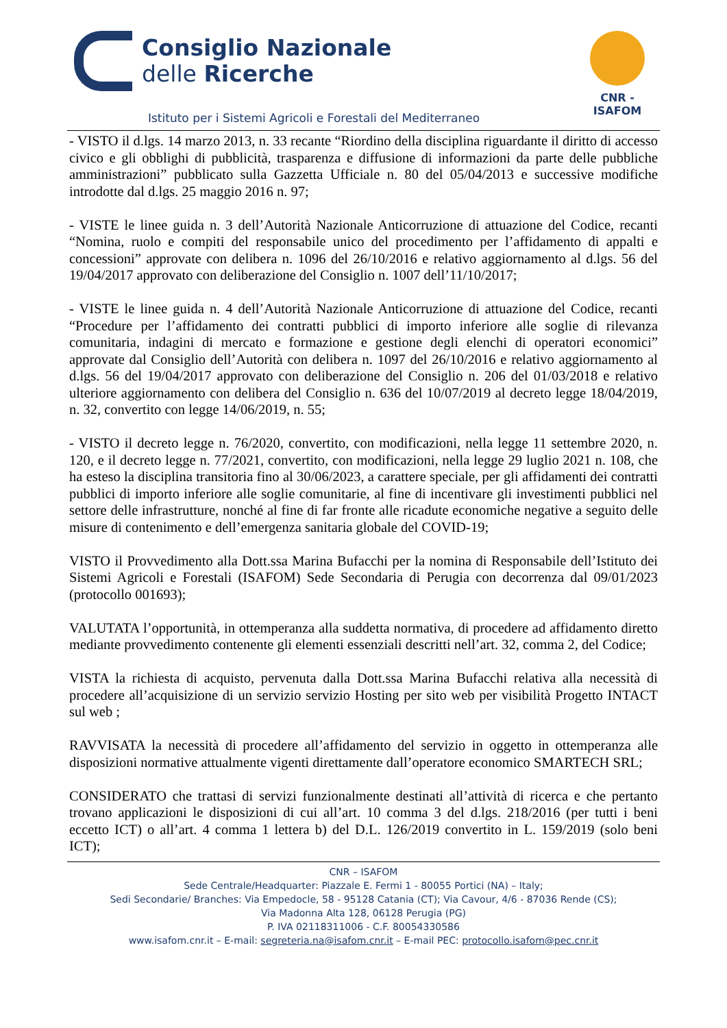Consiglio Nazionale
delle Ricerche
CNR - ISAFOM
Istituto per i Sistemi Agricoli e Forestali del Mediterraneo
- VISTO il d.lgs. 14 marzo 2013, n. 33 recante “Riordino della disciplina riguardante il diritto di accesso civico e gli obblighi di pubblicità, trasparenza e diffusione di informazioni da parte delle pubbliche amministrazioni” pubblicato sulla Gazzetta Ufficiale n. 80 del 05/04/2013 e successive modifiche introdotte dal d.lgs. 25 maggio 2016 n. 97;
- VISTE le linee guida n. 3 dell’Autorità Nazionale Anticorruzione di attuazione del Codice, recanti “Nomina, ruolo e compiti del responsabile unico del procedimento per l’affidamento di appalti e concessioni” approvate con delibera n. 1096 del 26/10/2016 e relativo aggiornamento al d.lgs. 56 del 19/04/2017 approvato con deliberazione del Consiglio n. 1007 dell’11/10/2017;
- VISTE le linee guida n. 4 dell’Autorità Nazionale Anticorruzione di attuazione del Codice, recanti “Procedure per l’affidamento dei contratti pubblici di importo inferiore alle soglie di rilevanza comunitaria, indagini di mercato e formazione e gestione degli elenchi di operatori economici” approvate dal Consiglio dell’Autorità con delibera n. 1097 del 26/10/2016 e relativo aggiornamento al d.lgs. 56 del 19/04/2017 approvato con deliberazione del Consiglio n. 206 del 01/03/2018 e relativo ulteriore aggiornamento con delibera del Consiglio n. 636 del 10/07/2019 al decreto legge 18/04/2019, n. 32, convertito con legge 14/06/2019, n. 55;
- VISTO il decreto legge n. 76/2020, convertito, con modificazioni, nella legge 11 settembre 2020, n. 120, e il decreto legge n. 77/2021, convertito, con modificazioni, nella legge 29 luglio 2021 n. 108, che ha esteso la disciplina transitoria fino al 30/06/2023, a carattere speciale, per gli affidamenti dei contratti pubblici di importo inferiore alle soglie comunitarie, al fine di incentivare gli investimenti pubblici nel settore delle infrastrutture, nonché al fine di far fronte alle ricadute economiche negative a seguito delle misure di contenimento e dell’emergenza sanitaria globale del COVID-19;
VISTO il Provvedimento alla Dott.ssa Marina Bufacchi per la nomina di Responsabile dell’Istituto dei Sistemi Agricoli e Forestali (ISAFOM) Sede Secondaria di Perugia con decorrenza dal 09/01/2023 (protocollo 001693);
VALUTATA l’opportunità, in ottemperanza alla suddetta normativa, di procedere ad affidamento diretto mediante provvedimento contenente gli elementi essenziali descritti nell’art. 32, comma 2, del Codice;
VISTA la richiesta di acquisto, pervenuta dalla Dott.ssa Marina Bufacchi relativa alla necessità di procedere all’acquisizione di un servizio servizio Hosting per sito web per visibilità Progetto INTACT sul web ;
RAVVISATA la necessità di procedere all’affidamento del servizio in oggetto in ottemperanza alle disposizioni normative attualmente vigenti direttamente dall’operatore economico SMARTECH SRL;
CONSIDERATO che trattasi di servizi funzionalmente destinati all’attività di ricerca e che pertanto trovano applicazioni le disposizioni di cui all’art. 10 comma 3 del d.lgs. 218/2016 (per tutti i beni eccetto ICT) o all’art. 4 comma 1 lettera b) del D.L. 126/2019 convertito in L. 159/2019 (solo beni ICT);
CNR – ISAFOM
Sede Centrale/Headquarter: Piazzale E. Fermi 1 - 80055 Portici (NA) – Italy;
Sedi Secondarie/ Branches: Via Empedocle, 58 - 95128 Catania (CT); Via Cavour, 4/6 - 87036 Rende (CS);
Via Madonna Alta 128, 06128 Perugia (PG)
P. IVA 02118311006 - C.F. 80054330586
www.isafom.cnr.it – E-mail: segreteria.na@isafom.cnr.it – E-mail PEC: protocollo.isafom@pec.cnr.it